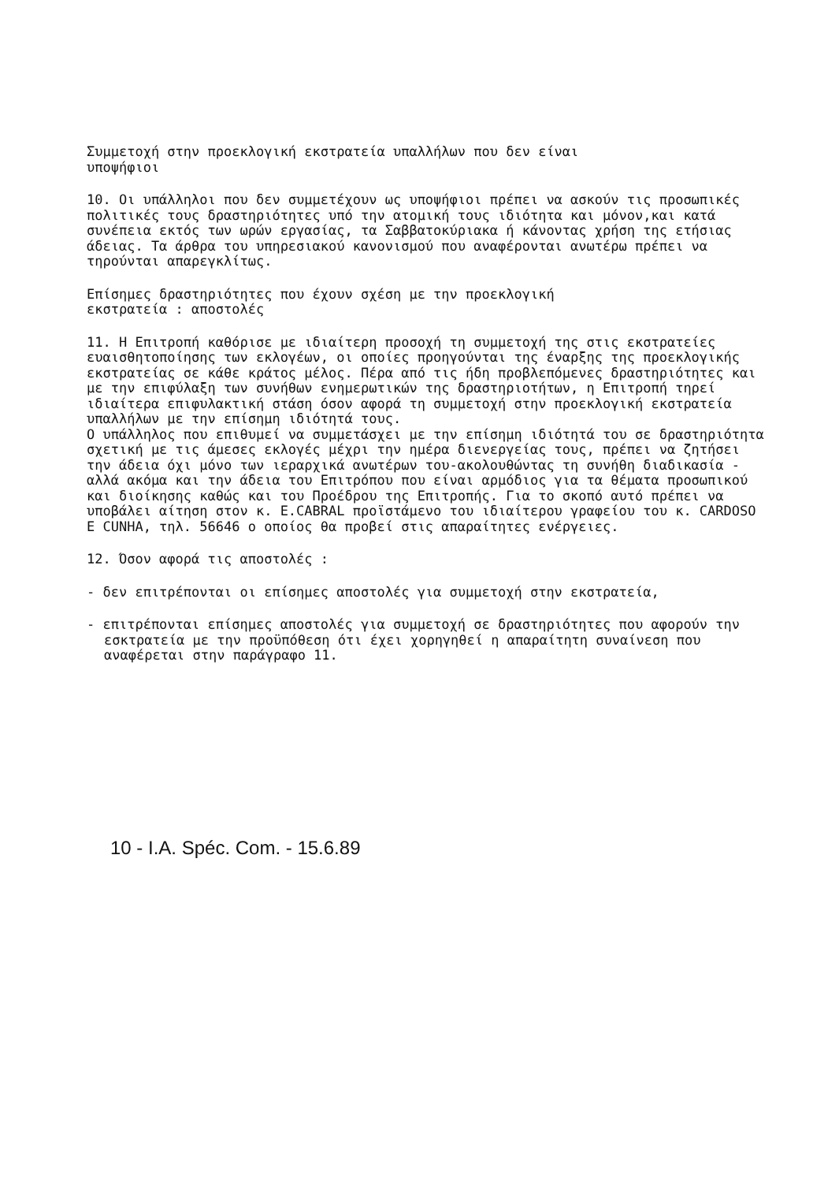Συμμετοχή στην προεκλογική εκστρατεία υπαλλήλων που δεν είναι
υποψήφιοι
10. Οι υπάλληλοι που δεν συμμετέχουν ως υποψήφιοι πρέπει να ασκούν τις προσωπικές πολιτικές τους δραστηριότητες υπό την ατομική τους ιδιότητα και μόνον,και κατά συνέπεια εκτός των ωρών εργασίας, τα Σαββατοκύριακα ή κάνοντας χρήση της ετήσιας άδειας. Τα άρθρα του υπηρεσιακού κανονισμού που αναφέρονται ανωτέρω πρέπει να τηρούνται απαρεγκλίτως.
Επίσημες δραστηριότητες που έχουν σχέση με την προεκλογική
εκστρατεία : αποστολές
11. Η Επιτροπή καθόρισε με ιδιαίτερη προσοχή τη συμμετοχή της στις εκστρατείες ευαισθητοποίησης των εκλογέων, οι οποίες προηγούνται της έναρξης της προεκλογικής εκστρατείας σε κάθε κράτος μέλος. Πέρα από τις ήδη προβλεπόμενες δραστηριότητες και με την επιφύλαξη των συνήθων ενημερωτικών της δραστηριοτήτων, η Επιτροπή τηρεί ιδιαίτερα επιφυλακτική στάση όσον αφορά τη συμμετοχή στην προεκλογική εκστρατεία υπαλλήλων με την επίσημη ιδιότητά τους.
Ο υπάλληλος που επιθυμεί να συμμετάσχει με την επίσημη ιδιότητά του σε δραστηριότητα σχετική με τις άμεσες εκλογές μέχρι την ημέρα διενεργείας τους, πρέπει να ζητήσει την άδεια όχι μόνο των ιεραρχικά ανωτέρων του-ακολουθώντας τη συνήθη διαδικασία - αλλά ακόμα και την άδεια του Επιτρόπου που είναι αρμόδιος για τα θέματα προσωπικού και διοίκησης καθώς και του Προέδρου της Επιτροπής. Για το σκοπό αυτό πρέπει να υποβάλει αίτηση στον κ. E.CABRAL προϊστάμενο του ιδιαίτερου γραφείου του κ. CARDOSO E CUNHA, τηλ. 56646 ο οποίος θα προβεί στις απαραίτητες ενέργειες.
12. Όσον αφορά τις αποστολές :
- δεν επιτρέπονται οι επίσημες αποστολές για συμμετοχή στην εκστρατεία,
- επιτρέπονται επίσημες αποστολές για συμμετοχή σε δραστηριότητες που αφορούν την εσκτρατεία με την προϋπόθεση ότι έχει χορηγηθεί η απαραίτητη συναίνεση που αναφέρεται στην παράγραφο 11.
10 - I.A. Spéc. Com. - 15.6.89